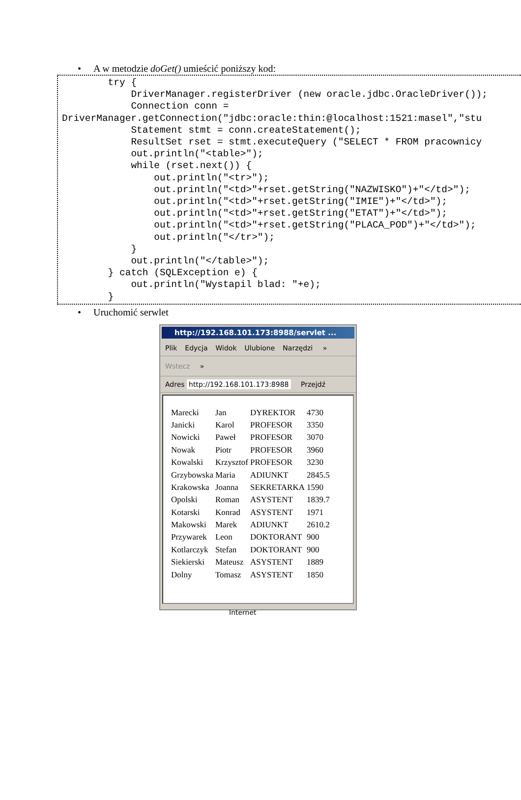• A w metodzie doGet() umieścić poniższy kod:
        try {
            DriverManager.registerDriver (new oracle.jdbc.OracleDriver());
            Connection conn =
DriverManager.getConnection("jdbc:oracle:thin:@localhost:1521:masel","stu
            Statement stmt = conn.createStatement();
            ResultSet rset = stmt.executeQuery ("SELECT * FROM pracownicy
            out.println("<table>");
            while (rset.next()) {
                out.println("<tr>");
                out.println("<td>"+rset.getString("NAZWISKO")+"</td>");
                out.println("<td>"+rset.getString("IMIE")+"</td>");
                out.println("<td>"+rset.getString("ETAT")+"</td>");
                out.println("<td>"+rset.getString("PLACA_POD")+"</td>");
                out.println("</tr>");
            }
            out.println("</table>");
        } catch (SQLException e) {
            out.println("Wystapil blad: "+e);
        }
• Uruchomić serwlet
http://192.168.101.173:8988/servlet ...
Plik Edycja Widok Ulubione Narzędzi »
Wstecz »
Adres http://192.168.101.173:8988 Przejdź
| Marecki | Jan | DYREKTOR | 4730 |
| Janicki | Karol | PROFESOR | 3350 |
| Nowicki | Paweł | PROFESOR | 3070 |
| Nowak | Piotr | PROFESOR | 3960 |
| Kowalski | Krzysztof | PROFESOR | 3230 |
| Grzybowska | Maria | ADIUNKT | 2845.5 |
| Krakowska | Joanna | SEKRETARKA | 1590 |
| Opolski | Roman | ASYSTENT | 1839.7 |
| Kotarski | Konrad | ASYSTENT | 1971 |
| Makowski | Marek | ADIUNKT | 2610.2 |
| Przywarek | Leon | DOKTORANT | 900 |
| Kotlarczyk | Stefan | DOKTORANT | 900 |
| Siekierski | Mateusz | ASYSTENT | 1889 |
| Dolny | Tomasz | ASYSTENT | 1850 |
Internet